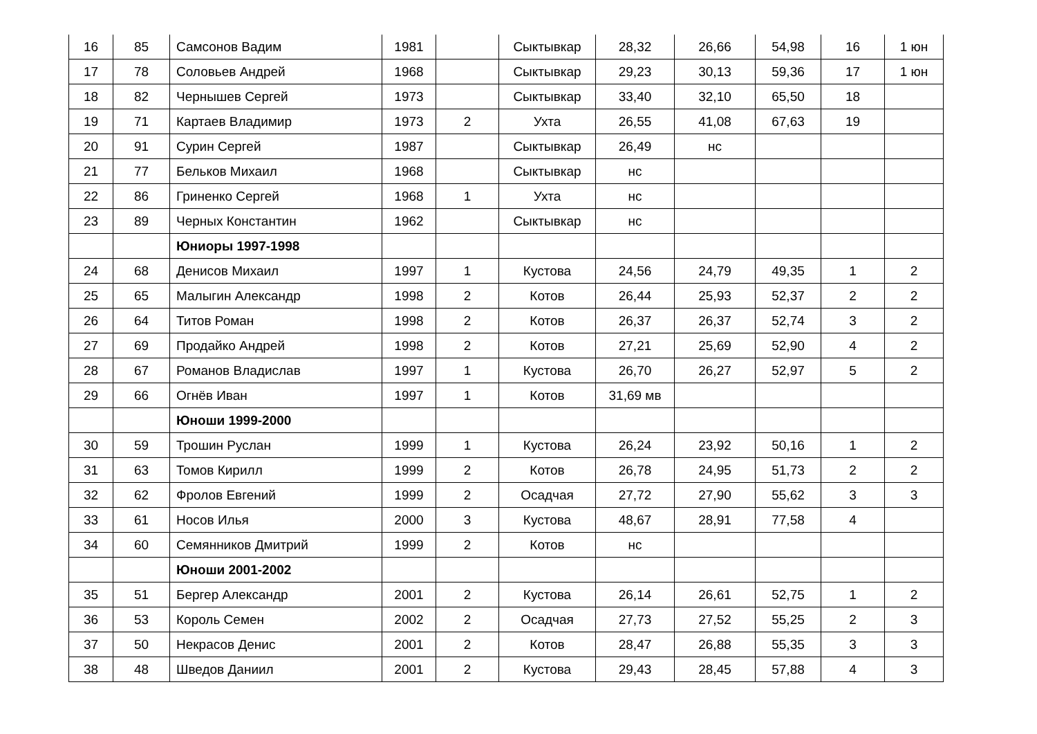| 16 | 85 | Самсонов Вадим | 1981 | | Сыктывкар | 28,32 | 26,66 | 54,98 | 16 | 1 юн |
| 17 | 78 | Соловьев Андрей | 1968 | | Сыктывкар | 29,23 | 30,13 | 59,36 | 17 | 1 юн |
| 18 | 82 | Чернышев Сергей | 1973 | | Сыктывкар | 33,40 | 32,10 | 65,50 | 18 | |
| 19 | 71 | Картаев Владимир | 1973 | 2 | Ухта | 26,55 | 41,08 | 67,63 | 19 | |
| 20 | 91 | Сурин Сергей | 1987 | | Сыктывкар | 26,49 | нс | | | |
| 21 | 77 | Бельков Михаил | 1968 | | Сыктывкар | нс | | | | |
| 22 | 86 | Гриненко Сергей | 1968 | 1 | Ухта | нс | | | | |
| 23 | 89 | Черных Константин | 1962 | | Сыктывкар | нс | | | | |
| | | Юниоры 1997-1998 | | | | | | | | |
| 24 | 68 | Денисов Михаил | 1997 | 1 | Кустова | 24,56 | 24,79 | 49,35 | 1 | 2 |
| 25 | 65 | Малыгин Александр | 1998 | 2 | Котов | 26,44 | 25,93 | 52,37 | 2 | 2 |
| 26 | 64 | Титов Роман | 1998 | 2 | Котов | 26,37 | 26,37 | 52,74 | 3 | 2 |
| 27 | 69 | Продайко Андрей | 1998 | 2 | Котов | 27,21 | 25,69 | 52,90 | 4 | 2 |
| 28 | 67 | Романов Владислав | 1997 | 1 | Кустова | 26,70 | 26,27 | 52,97 | 5 | 2 |
| 29 | 66 | Огнёв Иван | 1997 | 1 | Котов | 31,69 мв | | | | |
| | | Юноши 1999-2000 | | | | | | | | |
| 30 | 59 | Трошин Руслан | 1999 | 1 | Кустова | 26,24 | 23,92 | 50,16 | 1 | 2 |
| 31 | 63 | Томов Кирилл | 1999 | 2 | Котов | 26,78 | 24,95 | 51,73 | 2 | 2 |
| 32 | 62 | Фролов Евгений | 1999 | 2 | Осадчая | 27,72 | 27,90 | 55,62 | 3 | 3 |
| 33 | 61 | Носов Илья | 2000 | 3 | Кустова | 48,67 | 28,91 | 77,58 | 4 | |
| 34 | 60 | Семянников Дмитрий | 1999 | 2 | Котов | нс | | | | |
| | | Юноши 2001-2002 | | | | | | | | |
| 35 | 51 | Бергер Александр | 2001 | 2 | Кустова | 26,14 | 26,61 | 52,75 | 1 | 2 |
| 36 | 53 | Король Семен | 2002 | 2 | Осадчая | 27,73 | 27,52 | 55,25 | 2 | 3 |
| 37 | 50 | Некрасов Денис | 2001 | 2 | Котов | 28,47 | 26,88 | 55,35 | 3 | 3 |
| 38 | 48 | Шведов Даниил | 2001 | 2 | Кустова | 29,43 | 28,45 | 57,88 | 4 | 3 |